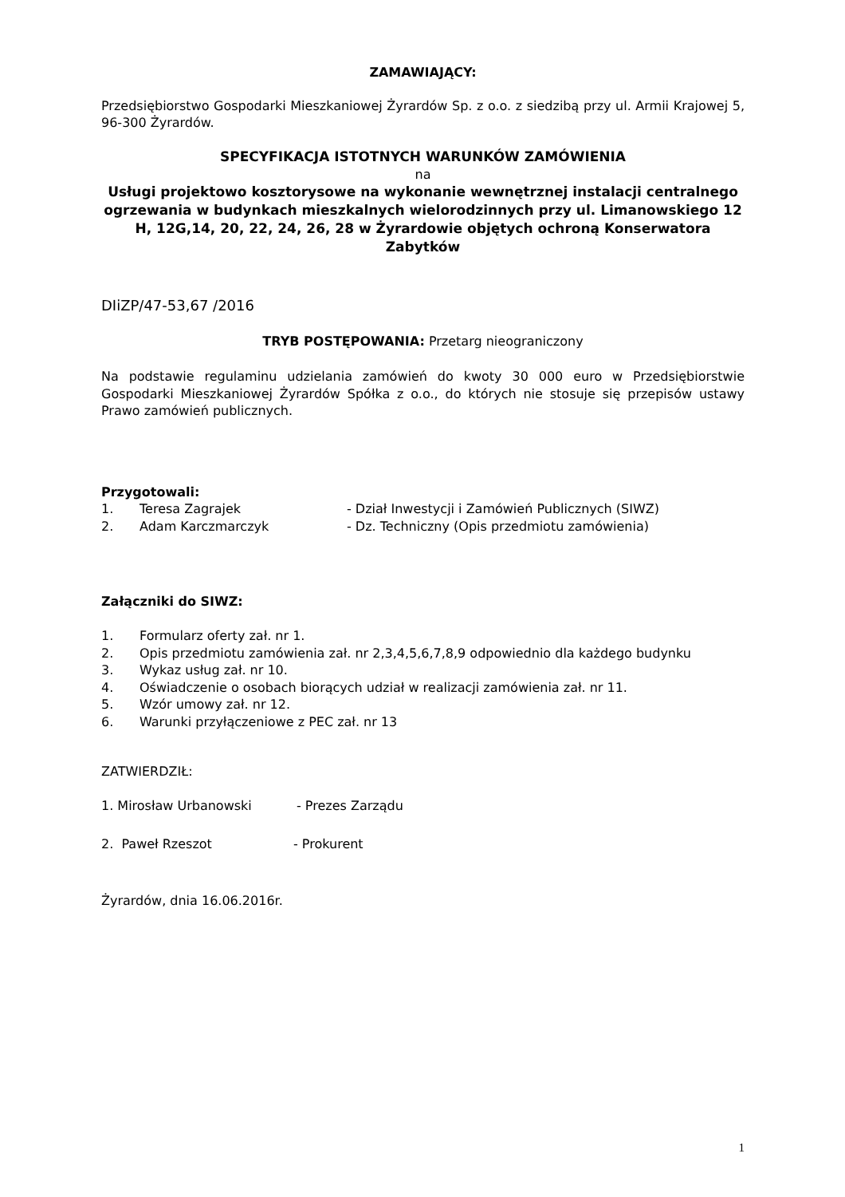ZAMAWIAJĄCY:
Przedsiębiorstwo Gospodarki Mieszkaniowej Żyrardów Sp. z o.o. z siedzibą przy ul. Armii Krajowej 5, 96-300 Żyrardów.
SPECYFIKACJA ISTOTNYCH WARUNKÓW ZAMÓWIENIA
na
Usługi projektowo kosztorysowe na wykonanie wewnętrznej instalacji centralnego ogrzewania w budynkach mieszkalnych wielorodzinnych przy ul. Limanowskiego 12 H, 12G,14, 20, 22, 24, 26, 28 w Żyrardowie objętych ochroną Konserwatora Zabytków
DIiZP/47-53,67 /2016
TRYB POSTĘPOWANIA: Przetarg nieograniczony
Na podstawie regulaminu udzielania zamówień do kwoty 30 000 euro w Przedsiębiorstwie Gospodarki Mieszkaniowej Żyrardów Spółka z o.o., do których nie stosuje się przepisów ustawy Prawo zamówień publicznych.
Przygotowali:
1. Teresa Zagrajek - Dział Inwestycji i Zamówień Publicznych (SIWZ)
2. Adam Karczmarczyk - Dz. Techniczny (Opis przedmiotu zamówienia)
Załączniki do SIWZ:
1. Formularz oferty zał. nr 1.
2. Opis przedmiotu zamówienia zał. nr 2,3,4,5,6,7,8,9 odpowiednio dla każdego budynku
3. Wykaz usług zał. nr 10.
4. Oświadczenie o osobach biorących udział w realizacji zamówienia zał. nr 11.
5. Wzór umowy zał. nr 12.
6. Warunki przyłączeniowe z PEC zał. nr 13
ZATWIERDZIŁ:
1. Mirosław Urbanowski - Prezes Zarządu
2. Paweł Rzeszot - Prokurent
Żyrardów, dnia 16.06.2016r.
1